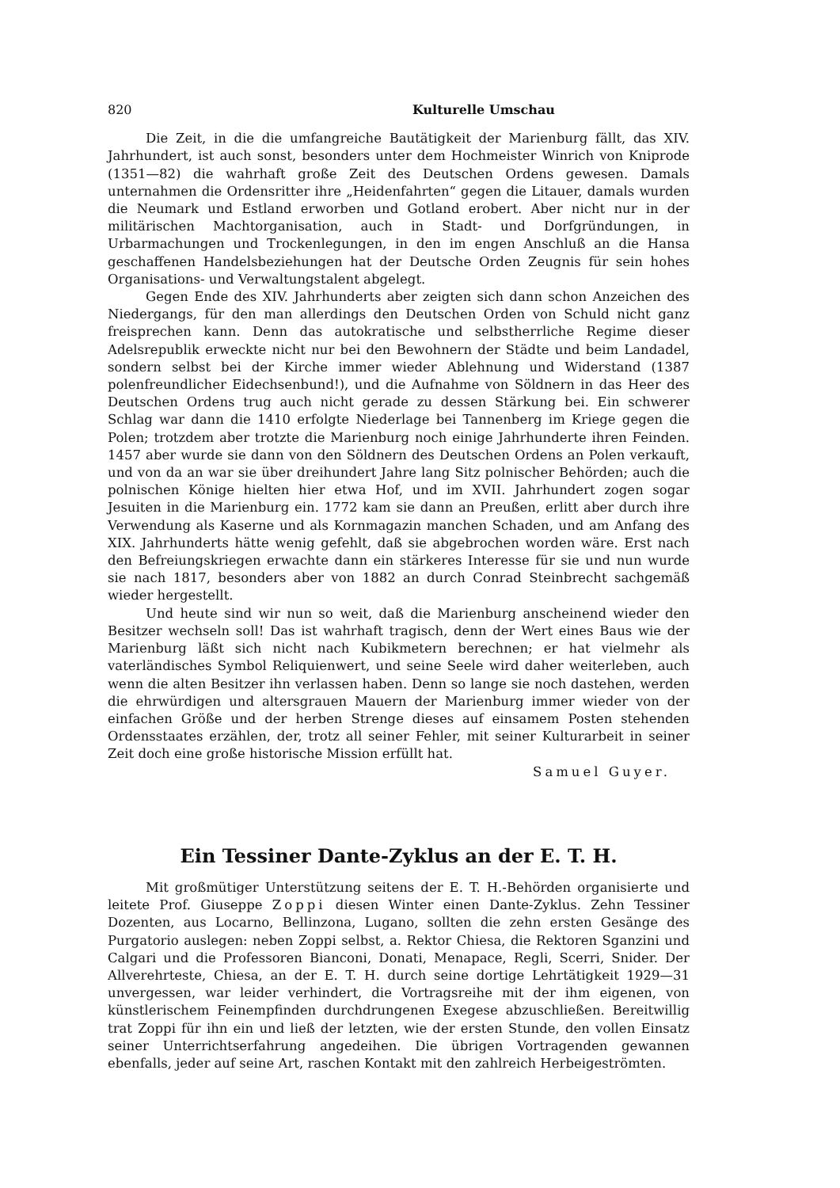820 Kulturelle Umschau
Die Zeit, in die die umfangreiche Bautätigkeit der Marienburg fällt, das XIV. Jahrhundert, ist auch sonst, besonders unter dem Hochmeister Winrich von Kniprode (1351—82) die wahrhaft große Zeit des Deutschen Ordens gewesen. Damals unternahmen die Ordensritter ihre „Heidenfahrten“ gegen die Litauer, damals wurden die Neumark und Estland erworben und Gotland erobert. Aber nicht nur in der militärischen Machtorganisation, auch in Stadt- und Dorfgründungen, in Urbarmachungen und Trockenlegungen, in den im engen Anschluß an die Hansa geschaffenen Handelsbeziehungen hat der Deutsche Orden Zeugnis für sein hohes Organisations- und Verwaltungstalent abgelegt.
Gegen Ende des XIV. Jahrhunderts aber zeigten sich dann schon Anzeichen des Niedergangs, für den man allerdings den Deutschen Orden von Schuld nicht ganz freisprechen kann. Denn das autokratische und selbstherrliche Regime dieser Adelsrepublik erweckte nicht nur bei den Bewohnern der Städte und beim Landadel, sondern selbst bei der Kirche immer wieder Ablehnung und Widerstand (1387 polenfreundlicher Eidechsenbund!), und die Aufnahme von Söldnern in das Heer des Deutschen Ordens trug auch nicht gerade zu dessen Stärkung bei. Ein schwerer Schlag war dann die 1410 erfolgte Niederlage bei Tannenberg im Kriege gegen die Polen; trotzdem aber trotzte die Marienburg noch einige Jahrhunderte ihren Feinden. 1457 aber wurde sie dann von den Söldnern des Deutschen Ordens an Polen verkauft, und von da an war sie über dreihundert Jahre lang Sitz polnischer Behörden; auch die polnischen Könige hielten hier etwa Hof, und im XVII. Jahrhundert zogen sogar Jesuiten in die Marienburg ein. 1772 kam sie dann an Preußen, erlitt aber durch ihre Verwendung als Kaserne und als Kornmagazin manchen Schaden, und am Anfang des XIX. Jahrhunderts hätte wenig gefehlt, daß sie abgebrochen worden wäre. Erst nach den Befreiungskriegen erwachte dann ein stärkeres Interesse für sie und nun wurde sie nach 1817, besonders aber von 1882 an durch Conrad Steinbrecht sachgemäß wieder hergestellt.
Und heute sind wir nun so weit, daß die Marienburg anscheinend wieder den Besitzer wechseln soll! Das ist wahrhaft tragisch, denn der Wert eines Baus wie der Marienburg läßt sich nicht nach Kubikmetern berechnen; er hat vielmehr als vaterländisches Symbol Reliquienwert, und seine Seele wird daher weiterleben, auch wenn die alten Besitzer ihn verlassen haben. Denn so lange sie noch dastehen, werden die ehrwürdigen und altersgrauen Mauern der Marienburg immer wieder von der einfachen Größe und der herben Strenge dieses auf einsamem Posten stehenden Ordensstaates erzählen, der, trotz all seiner Fehler, mit seiner Kulturarbeit in seiner Zeit doch eine große historische Mission erfüllt hat.
Samuel Guyer.
Ein Tessiner Dante-Zyklus an der E. T. H.
Mit großmütiger Unterstützung seitens der E. T. H.-Behörden organisierte und leitete Prof. Giuseppe Zoppi diesen Winter einen Dante-Zyklus. Zehn Tessiner Dozenten, aus Locarno, Bellinzona, Lugano, sollten die zehn ersten Gesänge des Purgatorio auslegen: neben Zoppi selbst, a. Rektor Chiesa, die Rektoren Sganzini und Calgari und die Professoren Bianconi, Donati, Menapace, Regli, Scerri, Snider. Der Allverehrteste, Chiesa, an der E. T. H. durch seine dortige Lehrtätigkeit 1929—31 unvergessen, war leider verhindert, die Vortragsreihe mit der ihm eigenen, von künstlerischem Feinempfinden durchdrungenen Exegese abzuschließen. Bereitwillig trat Zoppi für ihn ein und ließ der letzten, wie der ersten Stunde, den vollen Einsatz seiner Unterrichtserfahrung angedeihen. Die übrigen Vortragenden gewannen ebenfalls, jeder auf seine Art, raschen Kontakt mit den zahlreich Herbeigeströmten.